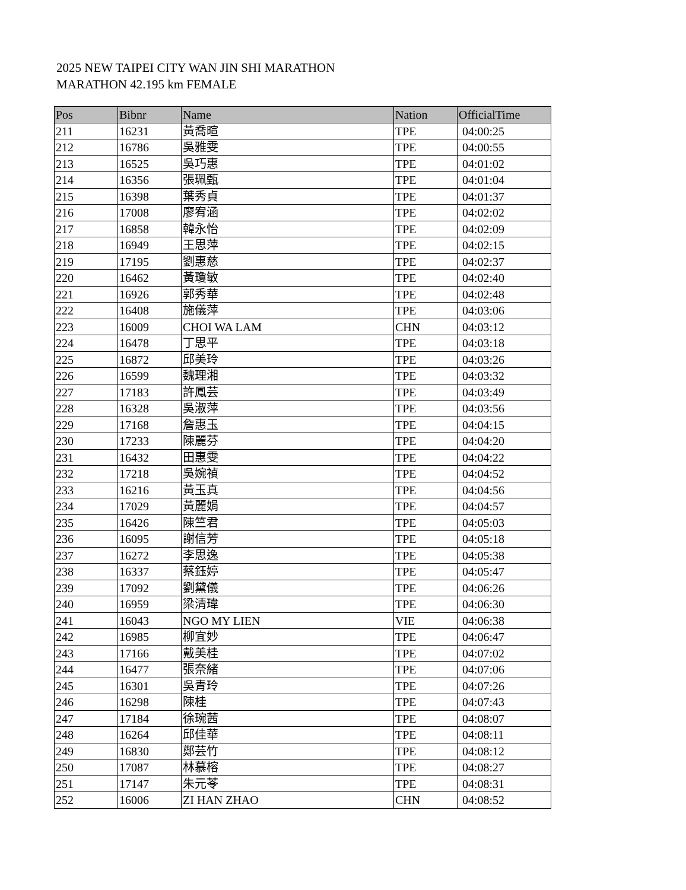2025 NEW TAIPEI CITY WAN JIN SHI MARATHON
MARATHON 42.195 km FEMALE
| Pos | Bibnr | Name | Nation | OfficialTime |
| --- | --- | --- | --- | --- |
| 211 | 16231 | 黃喬暄 | TPE | 04:00:25 |
| 212 | 16786 | 吳雅雯 | TPE | 04:00:55 |
| 213 | 16525 | 吳巧惠 | TPE | 04:01:02 |
| 214 | 16356 | 張珮甄 | TPE | 04:01:04 |
| 215 | 16398 | 葉秀貞 | TPE | 04:01:37 |
| 216 | 17008 | 廖宥涵 | TPE | 04:02:02 |
| 217 | 16858 | 韓永怡 | TPE | 04:02:09 |
| 218 | 16949 | 王思萍 | TPE | 04:02:15 |
| 219 | 17195 | 劉惠慈 | TPE | 04:02:37 |
| 220 | 16462 | 黃瓊敏 | TPE | 04:02:40 |
| 221 | 16926 | 郭秀華 | TPE | 04:02:48 |
| 222 | 16408 | 施儀萍 | TPE | 04:03:06 |
| 223 | 16009 | CHOI WA LAM | CHN | 04:03:12 |
| 224 | 16478 | 丁思平 | TPE | 04:03:18 |
| 225 | 16872 | 邱美玲 | TPE | 04:03:26 |
| 226 | 16599 | 魏理湘 | TPE | 04:03:32 |
| 227 | 17183 | 許鳳芸 | TPE | 04:03:49 |
| 228 | 16328 | 吳淑萍 | TPE | 04:03:56 |
| 229 | 17168 | 詹惠玉 | TPE | 04:04:15 |
| 230 | 17233 | 陳麗芬 | TPE | 04:04:20 |
| 231 | 16432 | 田惠雯 | TPE | 04:04:22 |
| 232 | 17218 | 吳婉禎 | TPE | 04:04:52 |
| 233 | 16216 | 黃玉真 | TPE | 04:04:56 |
| 234 | 17029 | 黃麗娟 | TPE | 04:04:57 |
| 235 | 16426 | 陳竺君 | TPE | 04:05:03 |
| 236 | 16095 | 謝信芳 | TPE | 04:05:18 |
| 237 | 16272 | 李思逸 | TPE | 04:05:38 |
| 238 | 16337 | 蔡鈺婷 | TPE | 04:05:47 |
| 239 | 17092 | 劉黛儀 | TPE | 04:06:26 |
| 240 | 16959 | 梁清瑋 | TPE | 04:06:30 |
| 241 | 16043 | NGO MY LIEN | VIE | 04:06:38 |
| 242 | 16985 | 柳宜妙 | TPE | 04:06:47 |
| 243 | 17166 | 戴美桂 | TPE | 04:07:02 |
| 244 | 16477 | 張奈緒 | TPE | 04:07:06 |
| 245 | 16301 | 吳青玲 | TPE | 04:07:26 |
| 246 | 16298 | 陳桂 | TPE | 04:07:43 |
| 247 | 17184 | 徐琬茜 | TPE | 04:08:07 |
| 248 | 16264 | 邱佳華 | TPE | 04:08:11 |
| 249 | 16830 | 鄭芸竹 | TPE | 04:08:12 |
| 250 | 17087 | 林慕榕 | TPE | 04:08:27 |
| 251 | 17147 | 朱元苓 | TPE | 04:08:31 |
| 252 | 16006 | ZI HAN ZHAO | CHN | 04:08:52 |